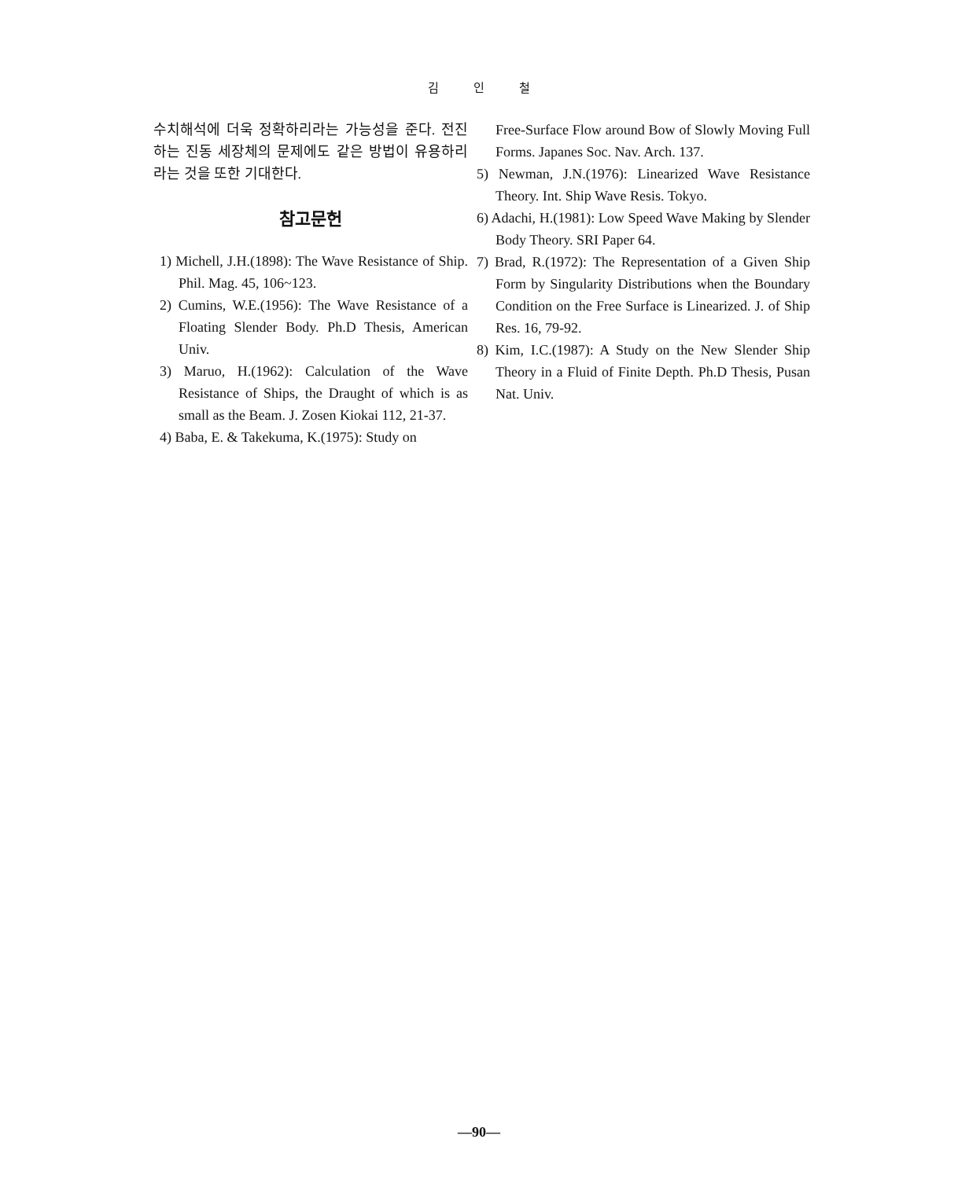김 인 철
수치해석에 더욱 정확하리라는 가능성을 준다. 전진하는 진동 세장체의 문제에도 같은 방법이 유용하리라는 것을 또한 기대한다.
참고문헌
1) Michell, J.H.(1898): The Wave Resistance of Ship. Phil. Mag. 45, 106~123.
2) Cumins, W.E.(1956): The Wave Resistance of a Floating Slender Body. Ph.D Thesis, American Univ.
3) Maruo, H.(1962): Calculation of the Wave Resistance of Ships, the Draught of which is as small as the Beam. J. Zosen Kiokai 112, 21-37.
4) Baba, E. & Takekuma, K.(1975): Study on
Free-Surface Flow around Bow of Slowly Moving Full Forms. Japanes Soc. Nav. Arch. 137.
5) Newman, J.N.(1976): Linearized Wave Resistance Theory. Int. Ship Wave Resis. Tokyo.
6) Adachi, H.(1981): Low Speed Wave Making by Slender Body Theory. SRI Paper 64.
7) Brad, R.(1972): The Representation of a Given Ship Form by Singularity Distributions when the Boundary Condition on the Free Surface is Linearized. J. of Ship Res. 16, 79-92.
8) Kim, I.C.(1987): A Study on the New Slender Ship Theory in a Fluid of Finite Depth. Ph.D Thesis, Pusan Nat. Univ.
—90—